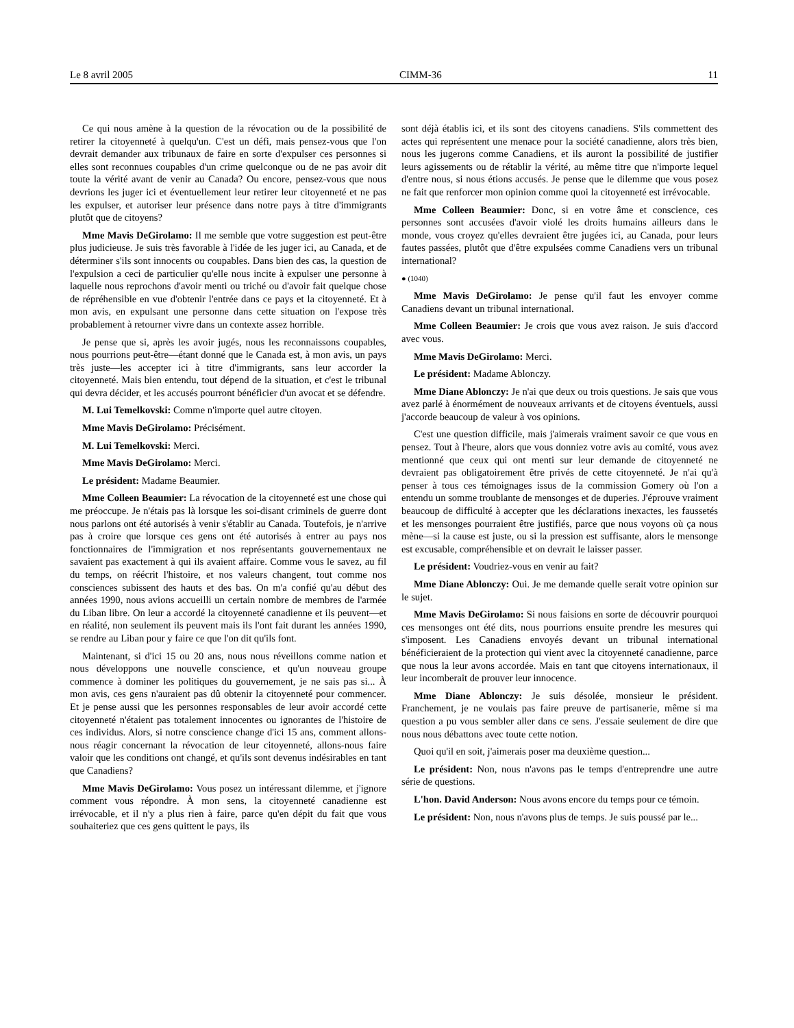Le 8 avril 2005 CIMM-36 11
Ce qui nous amène à la question de la révocation ou de la possibilité de retirer la citoyenneté à quelqu'un. C'est un défi, mais pensez-vous que l'on devrait demander aux tribunaux de faire en sorte d'expulser ces personnes si elles sont reconnues coupables d'un crime quelconque ou de ne pas avoir dit toute la vérité avant de venir au Canada? Ou encore, pensez-vous que nous devrions les juger ici et éventuellement leur retirer leur citoyenneté et ne pas les expulser, et autoriser leur présence dans notre pays à titre d'immigrants plutôt que de citoyens?
Mme Mavis DeGirolamo: Il me semble que votre suggestion est peut-être plus judicieuse. Je suis très favorable à l'idée de les juger ici, au Canada, et de déterminer s'ils sont innocents ou coupables. Dans bien des cas, la question de l'expulsion a ceci de particulier qu'elle nous incite à expulser une personne à laquelle nous reprochons d'avoir menti ou triché ou d'avoir fait quelque chose de répréhensible en vue d'obtenir l'entrée dans ce pays et la citoyenneté. Et à mon avis, en expulsant une personne dans cette situation on l'expose très probablement à retourner vivre dans un contexte assez horrible.
Je pense que si, après les avoir jugés, nous les reconnaissons coupables, nous pourrions peut-être—étant donné que le Canada est, à mon avis, un pays très juste—les accepter ici à titre d'immigrants, sans leur accorder la citoyenneté. Mais bien entendu, tout dépend de la situation, et c'est le tribunal qui devra décider, et les accusés pourront bénéficier d'un avocat et se défendre.
M. Lui Temelkovski: Comme n'importe quel autre citoyen.
Mme Mavis DeGirolamo: Précisément.
M. Lui Temelkovski: Merci.
Mme Mavis DeGirolamo: Merci.
Le président: Madame Beaumier.
Mme Colleen Beaumier: La révocation de la citoyenneté est une chose qui me préoccupe. Je n'étais pas là lorsque les soi-disant criminels de guerre dont nous parlons ont été autorisés à venir s'établir au Canada. Toutefois, je n'arrive pas à croire que lorsque ces gens ont été autorisés à entrer au pays nos fonctionnaires de l'immigration et nos représentants gouvernementaux ne savaient pas exactement à qui ils avaient affaire. Comme vous le savez, au fil du temps, on réécrit l'histoire, et nos valeurs changent, tout comme nos consciences subissent des hauts et des bas. On m'a confié qu'au début des années 1990, nous avions accueilli un certain nombre de membres de l'armée du Liban libre. On leur a accordé la citoyenneté canadienne et ils peuvent—et en réalité, non seulement ils peuvent mais ils l'ont fait durant les années 1990, se rendre au Liban pour y faire ce que l'on dit qu'ils font.
Maintenant, si d'ici 15 ou 20 ans, nous nous réveillons comme nation et nous développons une nouvelle conscience, et qu'un nouveau groupe commence à dominer les politiques du gouvernement, je ne sais pas si... À mon avis, ces gens n'auraient pas dû obtenir la citoyenneté pour commencer. Et je pense aussi que les personnes responsables de leur avoir accordé cette citoyenneté n'étaient pas totalement innocentes ou ignorantes de l'histoire de ces individus. Alors, si notre conscience change d'ici 15 ans, comment allons-nous réagir concernant la révocation de leur citoyenneté, allons-nous faire valoir que les conditions ont changé, et qu'ils sont devenus indésirables en tant que Canadiens?
Mme Mavis DeGirolamo: Vous posez un intéressant dilemme, et j'ignore comment vous répondre. À mon sens, la citoyenneté canadienne est irrévocable, et il n'y a plus rien à faire, parce qu'en dépit du fait que vous souhaiteriez que ces gens quittent le pays, ils
sont déjà établis ici, et ils sont des citoyens canadiens. S'ils commettent des actes qui représentent une menace pour la société canadienne, alors très bien, nous les jugerons comme Canadiens, et ils auront la possibilité de justifier leurs agissements ou de rétablir la vérité, au même titre que n'importe lequel d'entre nous, si nous étions accusés. Je pense que le dilemme que vous posez ne fait que renforcer mon opinion comme quoi la citoyenneté est irrévocable.
Mme Colleen Beaumier: Donc, si en votre âme et conscience, ces personnes sont accusées d'avoir violé les droits humains ailleurs dans le monde, vous croyez qu'elles devraient être jugées ici, au Canada, pour leurs fautes passées, plutôt que d'être expulsées comme Canadiens vers un tribunal international?
● (1040)
Mme Mavis DeGirolamo: Je pense qu'il faut les envoyer comme Canadiens devant un tribunal international.
Mme Colleen Beaumier: Je crois que vous avez raison. Je suis d'accord avec vous.
Mme Mavis DeGirolamo: Merci.
Le président: Madame Ablonczy.
Mme Diane Ablonczy: Je n'ai que deux ou trois questions. Je sais que vous avez parlé à énormément de nouveaux arrivants et de citoyens éventuels, aussi j'accorde beaucoup de valeur à vos opinions.
C'est une question difficile, mais j'aimerais vraiment savoir ce que vous en pensez. Tout à l'heure, alors que vous donniez votre avis au comité, vous avez mentionné que ceux qui ont menti sur leur demande de citoyenneté ne devraient pas obligatoirement être privés de cette citoyenneté. Je n'ai qu'à penser à tous ces témoignages issus de la commission Gomery où l'on a entendu un somme troublante de mensonges et de duperies. J'éprouve vraiment beaucoup de difficulté à accepter que les déclarations inexactes, les faussetés et les mensonges pourraient être justifiés, parce que nous voyons où ça nous mène—si la cause est juste, ou si la pression est suffisante, alors le mensonge est excusable, compréhensible et on devrait le laisser passer.
Le président: Voudriez-vous en venir au fait?
Mme Diane Ablonczy: Oui. Je me demande quelle serait votre opinion sur le sujet.
Mme Mavis DeGirolamo: Si nous faisions en sorte de découvrir pourquoi ces mensonges ont été dits, nous pourrions ensuite prendre les mesures qui s'imposent. Les Canadiens envoyés devant un tribunal international bénéficieraient de la protection qui vient avec la citoyenneté canadienne, parce que nous la leur avons accordée. Mais en tant que citoyens internationaux, il leur incomberait de prouver leur innocence.
Mme Diane Ablonczy: Je suis désolée, monsieur le président. Franchement, je ne voulais pas faire preuve de partisanerie, même si ma question a pu vous sembler aller dans ce sens. J'essaie seulement de dire que nous nous débattons avec toute cette notion.
Quoi qu'il en soit, j'aimerais poser ma deuxième question...
Le président: Non, nous n'avons pas le temps d'entreprendre une autre série de questions.
L'hon. David Anderson: Nous avons encore du temps pour ce témoin.
Le président: Non, nous n'avons plus de temps. Je suis poussé par le...